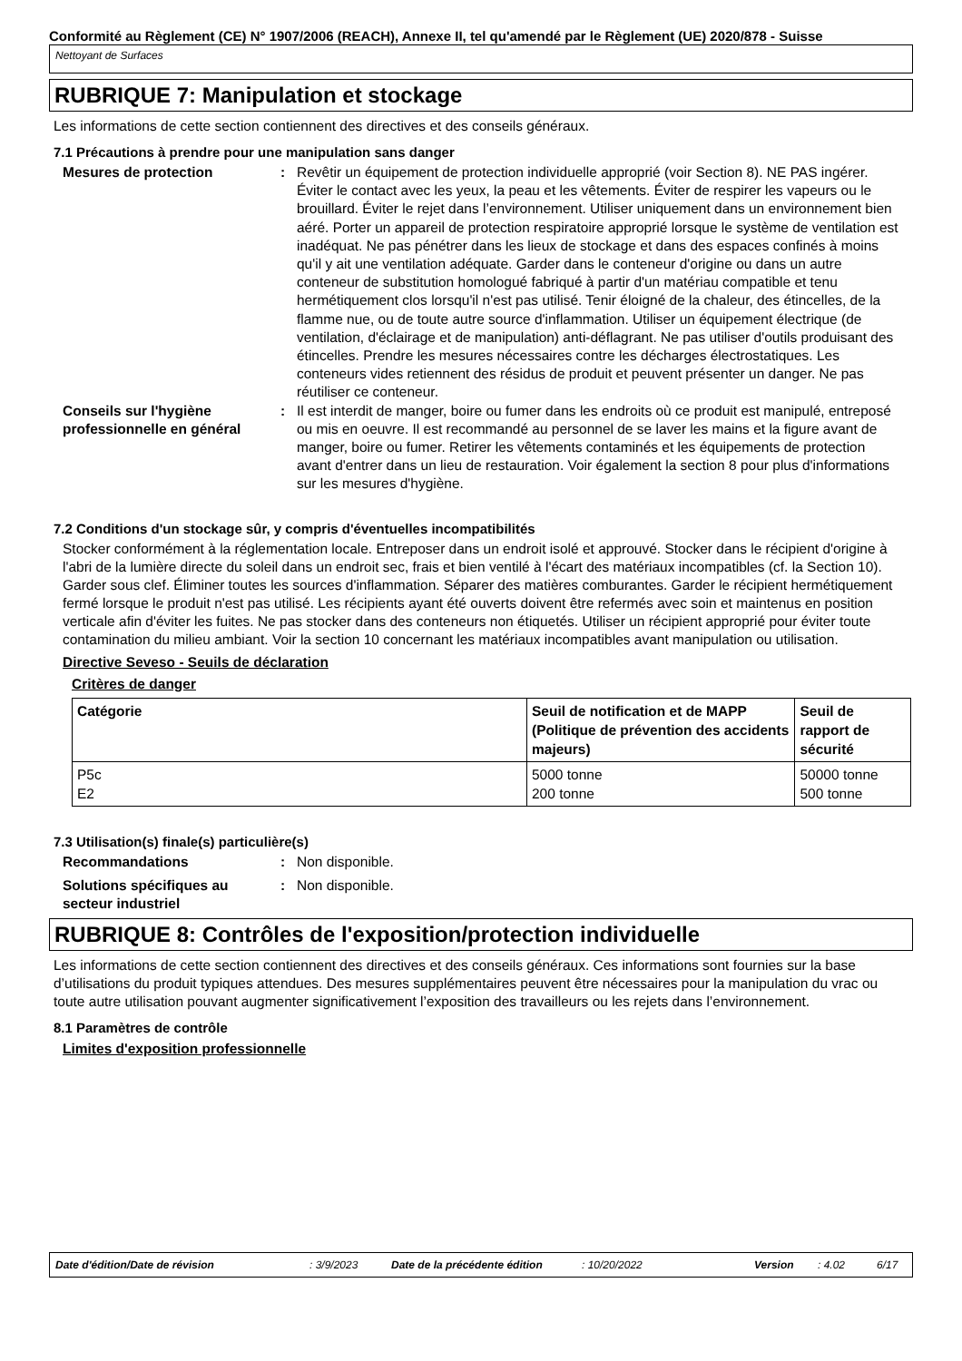Conformité au Règlement (CE) N° 1907/2006 (REACH), Annexe II, tel qu'amendé par le Règlement (UE) 2020/878 - Suisse
Nettoyant de Surfaces
RUBRIQUE 7: Manipulation et stockage
Les informations de cette section contiennent des directives et des conseils généraux.
7.1 Précautions à prendre pour une manipulation sans danger
Mesures de protection : Revêtir un équipement de protection individuelle approprié (voir Section 8). NE PAS ingérer. Éviter le contact avec les yeux, la peau et les vêtements. Éviter de respirer les vapeurs ou le brouillard. Éviter le rejet dans l’environnement. Utiliser uniquement dans un environnement bien aéré. Porter un appareil de protection respiratoire approprié lorsque le système de ventilation est inadéquat. Ne pas pénétrer dans les lieux de stockage et dans des espaces confinés à moins qu'il y ait une ventilation adéquate. Garder dans le conteneur d'origine ou dans un autre conteneur de substitution homologué fabriqué à partir d'un matériau compatible et tenu hermétiquement clos lorsqu'il n'est pas utilisé. Tenir éloigné de la chaleur, des étincelles, de la flamme nue, ou de toute autre source d'inflammation. Utiliser un équipement électrique (de ventilation, d'éclairage et de manipulation) anti-déflagrant. Ne pas utiliser d'outils produisant des étincelles. Prendre les mesures nécessaires contre les décharges électrostatiques. Les conteneurs vides retiennent des résidus de produit et peuvent présenter un danger. Ne pas réutiliser ce conteneur.
Conseils sur l'hygiène professionnelle en général
: Il est interdit de manger, boire ou fumer dans les endroits où ce produit est manipulé, entreposé ou mis en oeuvre. Il est recommandé au personnel de se laver les mains et la figure avant de manger, boire ou fumer. Retirer les vêtements contaminés et les équipements de protection avant d'entrer dans un lieu de restauration. Voir également la section 8 pour plus d'informations sur les mesures d'hygiène.
7.2 Conditions d'un stockage sûr, y compris d'éventuelles incompatibilités
Stocker conformément à la réglementation locale. Entreposer dans un endroit isolé et approuvé. Stocker dans le récipient d'origine à l'abri de la lumière directe du soleil dans un endroit sec, frais et bien ventilé à l'écart des matériaux incompatibles (cf. la Section 10). Garder sous clef. Éliminer toutes les sources d'inflammation. Séparer des matières comburantes. Garder le récipient hermétiquement fermé lorsque le produit n'est pas utilisé. Les récipients ayant été ouverts doivent être refermés avec soin et maintenus en position verticale afin d'éviter les fuites. Ne pas stocker dans des conteneurs non étiquetés. Utiliser un récipient approprié pour éviter toute contamination du milieu ambiant. Voir la section 10 concernant les matériaux incompatibles avant manipulation ou utilisation.
Directive Seveso - Seuils de déclaration
Critères de danger
| Catégorie | Seuil de notification et de MAPP (Politique de prévention des accidents majeurs) | Seuil de rapport de sécurité |
| --- | --- | --- |
| P5c E2 | 5000 tonne 200 tonne | 50000 tonne 500 tonne |
7.3 Utilisation(s) finale(s) particulière(s)
Recommandations : Non disponible.
Solutions spécifiques au secteur industriel
: Non disponible.
RUBRIQUE 8: Contrôles de l'exposition/protection individuelle
Les informations de cette section contiennent des directives et des conseils généraux. Ces informations sont fournies sur la base d’utilisations du produit typiques attendues. Des mesures supplémentaires peuvent être nécessaires pour la manipulation du vrac ou toute autre utilisation pouvant augmenter significativement l’exposition des travailleurs ou les rejets dans l’environnement.
8.1 Paramètres de contrôle
Limites d'exposition professionnelle
Date d'édition/Date de révision: 3/9/2023 Date de la précédente édition: 10/20/2022 Version: 4.02 6/17